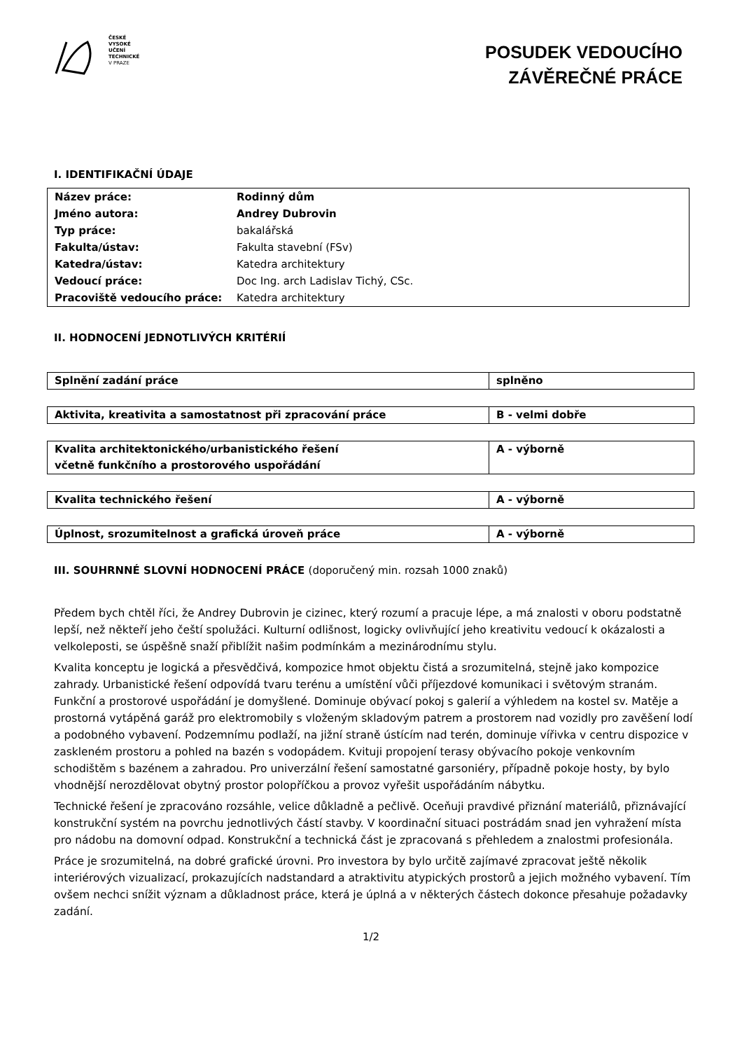ČESKÉ
VYSOKÉ
UČENÍ
TECHNICKÉ
V PRAZE
POSUDEK VEDOUCÍHO
ZÁVĚREČNÉ PRÁCE
I. IDENTIFIKAČNÍ ÚDAJE
| Název práce: | Rodinný dům |
| Jméno autora: | Andrey Dubrovin |
| Typ práce: | bakalářská |
| Fakulta/ústav: | Fakulta stavební (FSv) |
| Katedra/ústav: | Katedra architektury |
| Vedoucí práce: | Doc Ing. arch Ladislav Tichý, CSc. |
| Pracoviště vedoucího práce: | Katedra architektury |
II. HODNOCENÍ JEDNOTLIVÝCH KRITÉRIÍ
| Splnění zadání práce | splněno |
| Aktivita, kreativita a samostatnost při zpracování práce | B - velmi dobře |
| Kvalita architektonického/urbanistického řešení včetně funkčního a prostorového uspořádání | A - výborně |
| Kvalita technického řešení | A - výborně |
| Úplnost, srozumitelnost a grafická úroveň práce | A - výborně |
III. SOUHRNNÉ SLOVNÍ HODNOCENÍ PRÁCE (doporučený min. rozsah 1000 znaků)
Předem bych chtěl říci, že Andrey Dubrovin je cizinec, který rozumí a pracuje lépe, a má znalosti v oboru podstatně lepší, než někteří jeho čeští spolužáci. Kulturní odlišnost, logicky ovlivňující jeho kreativitu vedoucí k okázalosti a velkoleposti, se úspěšně snaží přiblížit našim podmínkám a mezinárodnímu stylu.
Kvalita konceptu je logická a přesvědčivá, kompozice hmot objektu čistá a srozumitelná, stejně jako kompozice zahrady. Urbanistické řešení odpovídá tvaru terénu a umístění vůči příjezdové komunikaci i světovým stranám. Funkční a prostorové uspořádání je domyšlené. Dominuje obývací pokoj s galerií a výhledem na kostel sv. Matěje a prostorná vytápěná garáž pro elektromobily s vloženým skladovým patrem a prostorem nad vozidly pro zavěšení lodí a podobného vybavení. Podzemnímu podlaží, na jižní straně ústícím nad terén, dominuje vířivka v centru dispozice v zaskleném prostoru a pohled na bazén s vodopádem. Kvituji propojení terasy obývacího pokoje venkovním schodištěm s bazénem a zahradou. Pro univerzální řešení samostatné garsoniéry, případně pokoje hosty, by bylo vhodnější nerozdělovat obytný prostor polopříčkou a provoz vyřešit uspořádáním nábytku.
Technické řešení je zpracováno rozsáhle, velice důkladně a pečlivě. Oceňuji pravdivé přiznání materiálů, přiznávající konstrukční systém na povrchu jednotlivých částí stavby. V koordinační situaci postrádám snad jen vyhražení místa pro nádobu na domovní odpad. Konstrukční a technická část je zpracovaná s přehledem a znalostmi profesionála.
Práce je srozumitelná, na dobré grafické úrovni. Pro investora by bylo určitě zajímavé zpracovat ještě několik interiérových vizualizací, prokazujících nadstandard a atraktivitu atypických prostorů a jejich možného vybavení. Tím ovšem nechci snížit význam a důkladnost práce, která je úplná a v některých částech dokonce přesahuje požadavky zadání.
1/2